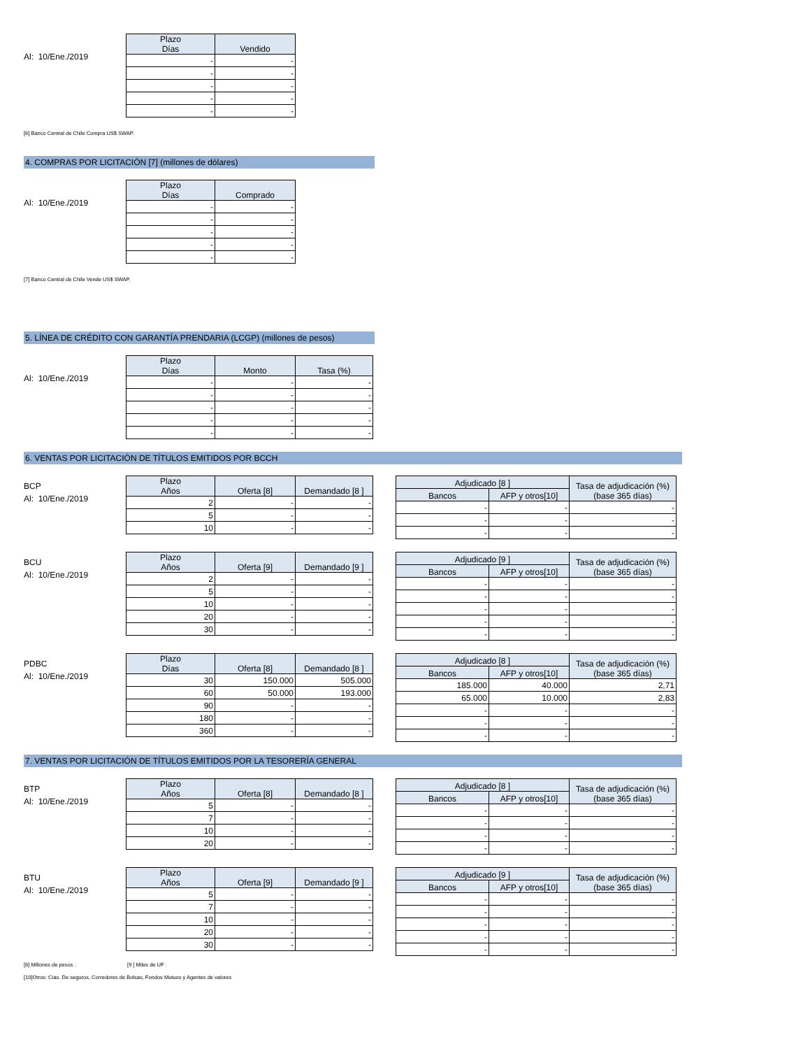Al: 10/Ene./2019
| Plazo Días | Vendido |
| --- | --- |
| - | - |
| - | - |
| - | - |
| - | - |
| - | - |
[6] Banco Central de Chile Compra US$ SWAP.
4. COMPRAS POR LICITACIÓN [7] (millones de dólares)
Al: 10/Ene./2019
| Plazo Días | Comprado |
| --- | --- |
| - | - |
| - | - |
| - | - |
| - | - |
| - | - |
[7] Banco Central de Chile Vende US$ SWAP.
5. LÍNEA DE CRÉDITO CON GARANTÍA PRENDARIA (LCGP) (millones de pesos)
Al: 10/Ene./2019
| Plazo Días | Monto | Tasa (%) |
| --- | --- | --- |
| - | - | - |
| - | - | - |
| - | - | - |
| - | - | - |
| - | - | - |
6. VENTAS POR LICITACIÓN DE TÍTULOS EMITIDOS POR BCCH
BCP
Al: 10/Ene./2019
| Plazo Años | Oferta [8] | Demandado [8 ] |
| --- | --- | --- |
| 2 | - | - |
| 5 | - | - |
| 10 | - | - |
| Adjudicado [8 ] | | Tasa de adjudicación (%) (base 365 días) |
| --- | --- | --- |
| Bancos | AFP y otros[10] | |
| - | - | - |
| - | - | - |
| - | - | - |
BCU
Al: 10/Ene./2019
| Plazo Años | Oferta [9] | Demandado [9 ] |
| --- | --- | --- |
| 2 | - | - |
| 5 | - | - |
| 10 | - | - |
| 20 | - | - |
| 30 | - | - |
| Adjudicado [9 ] | | Tasa de adjudicación (%) (base 365 días) |
| --- | --- | --- |
| Bancos | AFP y otros[10] | |
| - | - | - |
| - | - | - |
| - | - | - |
| - | - | - |
| - | - | - |
PDBC
Al: 10/Ene./2019
| Plazo Días | Oferta [8] | Demandado [8 ] |
| --- | --- | --- |
| 30 | 150.000 | 505.000 |
| 60 | 50.000 | 193.000 |
| 90 | - | - |
| 180 | - | - |
| 360 | - | - |
| Adjudicado [8 ] | | Tasa de adjudicación (%) (base 365 días) |
| --- | --- | --- |
| Bancos | AFP y otros[10] | |
| 185.000 | 40.000 | 2,71 |
| 65.000 | 10.000 | 2,83 |
| - | - | - |
| - | - | - |
| - | - | - |
7. VENTAS POR LICITACIÓN DE TÍTULOS EMITIDOS POR LA TESORERÍA GENERAL
BTP
Al: 10/Ene./2019
| Plazo Años | Oferta [8] | Demandado [8 ] |
| --- | --- | --- |
| 5 | - | - |
| 7 | - | - |
| 10 | - | - |
| 20 | - | - |
| Adjudicado [8 ] | | Tasa de adjudicación (%) (base 365 días) |
| --- | --- | --- |
| Bancos | AFP y otros[10] | |
| - | - | - |
| - | - | - |
| - | - | - |
| - | - | - |
BTU
Al: 10/Ene./2019
| Plazo Años | Oferta [9] | Demandado [9 ] |
| --- | --- | --- |
| 5 | - | - |
| 7 | - | - |
| 10 | - | - |
| 20 | - | - |
| 30 | - | - |
| Adjudicado [9 ] | | Tasa de adjudicación (%) (base 365 días) |
| --- | --- | --- |
| Bancos | AFP y otros[10] | |
| - | - | - |
| - | - | - |
| - | - | - |
| - | - | - |
| - | - | - |
[8] Millones de pesos . [9 ] Miles de UF .
[10]Otros: Cías. De seguros, Corredores de Bolsas, Fondos Mutuos y Agentes de valores